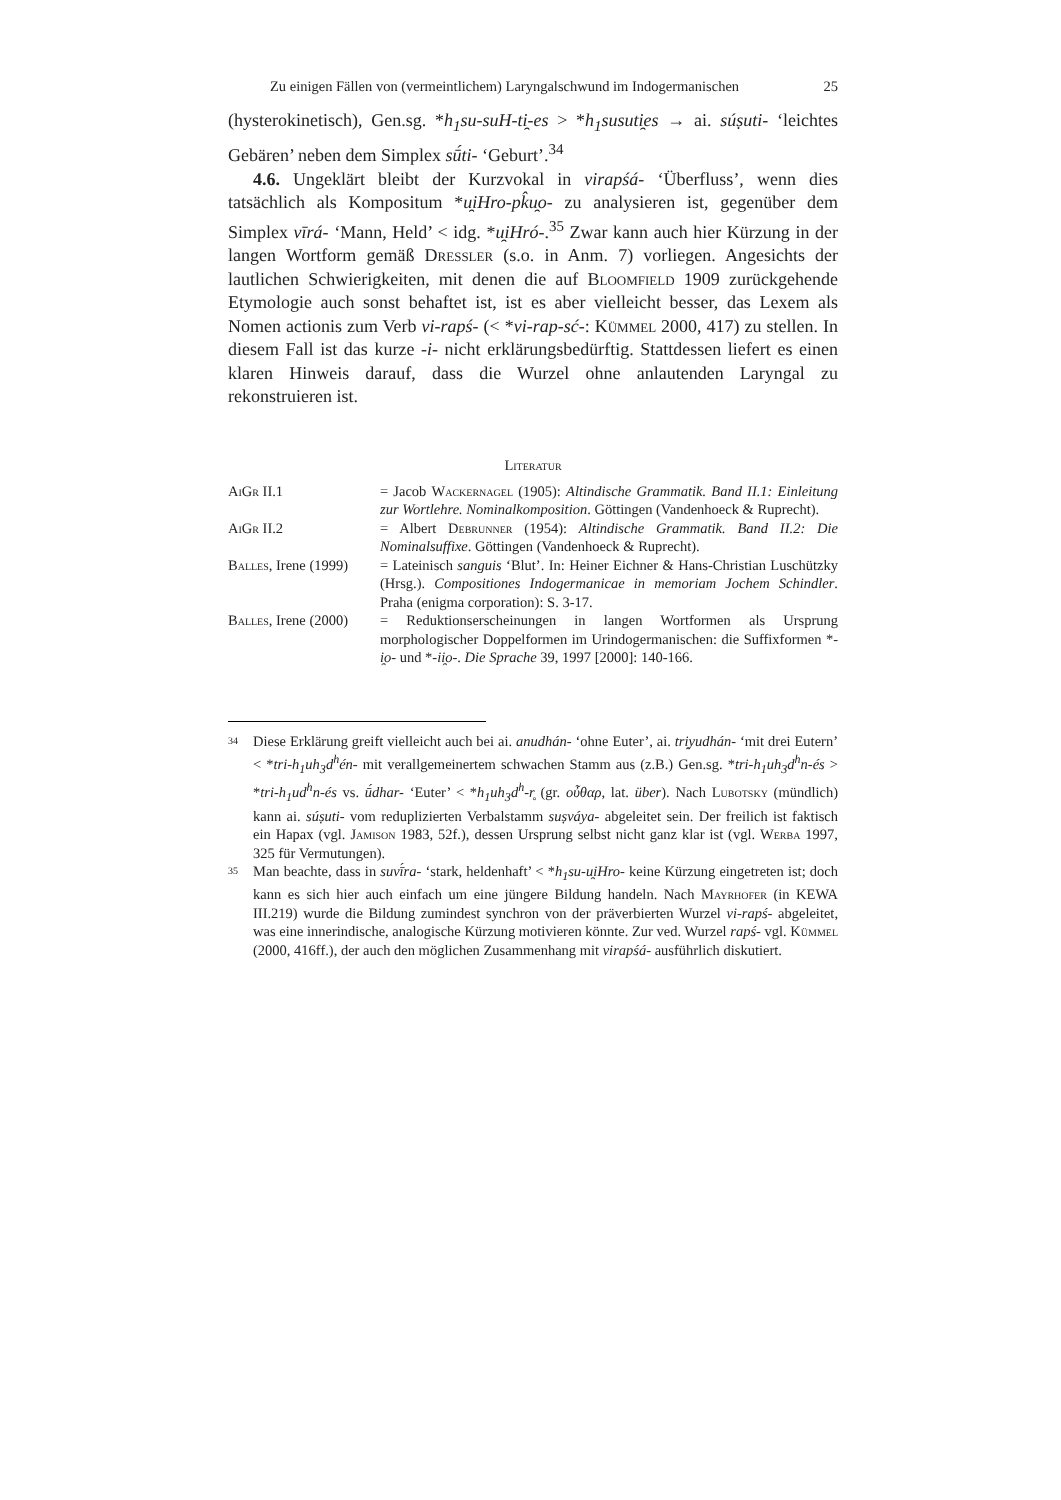Zu einigen Fällen von (vermeintlichem) Laryngalschwund im Indogermanischen 25
(hysterokinetisch), Gen.sg. *h<sub>1</sub>su-suH-ti̯-es > *h<sub>1</sub>susuti̯es → ai. súṣuti- ‘leichtes Gebären’ neben dem Simplex sū́ti- ‘Geburt’.<sup>34</sup>
4.6. Ungeklärt bleibt der Kurzvokal in virapśá- ‘Überfluss’, wenn dies tatsächlich als Kompositum *u̯iHro-pk̂u̯o- zu analysieren ist, gegenüber dem Simplex vīrá- ‘Mann, Held’ < idg. *u̯iHró-.<sup>35</sup> Zwar kann auch hier Kürzung in der langen Wortform gemäß Dressler (s.o. in Anm. 7) vorliegen. Angesichts der lautlichen Schwierigkeiten, mit denen die auf Bloomfield 1909 zurückgehende Etymologie auch sonst behaftet ist, ist es aber vielleicht besser, das Lexem als Nomen actionis zum Verb vi-rapś- (< *vi-rap-sć-: Kümmel 2000, 417) zu stellen. In diesem Fall ist das kurze -i- nicht erklärungsbedürftig. Stattdessen liefert es einen klaren Hinweis darauf, dass die Wurzel ohne anlautenden Laryngal zu rekonstruieren ist.
Literatur
AiGr II.1 = Jacob Wackernagel (1905): Altindische Grammatik. Band II.1: Einleitung zur Wortlehre. Nominalkomposition. Göttingen (Vandenhoeck & Ruprecht).
AiGr II.2 = Albert Debrunner (1954): Altindische Grammatik. Band II.2: Die Nominalsuffixe. Göttingen (Vandenhoeck & Ruprecht).
Balles, Irene (1999)
= Lateinisch sanguis ‘Blut’. In: Heiner Eichner & Hans-Christian Luschützky (Hrsg.). Compositiones Indogermanicae in memoriam Jochem Schindler. Praha (enigma corporation): S. 3-17.
Balles, Irene (2000)
= Reduktionserscheinungen in langen Wortformen als Ursprung morphologischer Doppelformen im Urindogermanischen: die Suffixformen *-i̯o- und *-ii̯o-. Die Sprache 39, 1997 [2000]: 140-166.
34
Diese Erklärung greift vielleicht auch bei ai. anudhán- ‘ohne Euter’, ai. tri̯yudhán- ‘mit drei Eutern’ < *tri-h<sub>1</sub>uh<sub>3</sub>d<sup>h</sup>én- mit verallgemeinertem schwachen Stamm aus (z.B.) Gen.sg. *tri-h<sub>1</sub>uh<sub>3</sub>d<sup>h</sup>n-és > *tri-h<sub>1</sub>ud<sup>h</sup>n-és vs. ū́dhar- ‘Euter’ < *h<sub>1</sub>uh<sub>3</sub>d<sup>h</sup>-r̥ (gr. οὖθαρ, lat. über). Nach Lubotsky (mündlich) kann ai. súṣuti- vom reduplizierten Verbalstamm suṣváya- abgeleitet sein. Der freilich ist faktisch ein Hapax (vgl. Jamison 1983, 52f.), dessen Ursprung selbst nicht ganz klar ist (vgl. Werba 1997, 325 für Vermutungen).
35
Man beachte, dass in suvī́ra- ‘stark, heldenhaft’ < *h<sub>1</sub>su-u̯iHro- keine Kürzung eingetreten ist; doch kann es sich hier auch einfach um eine jüngere Bildung handeln. Nach Mayrhofer (in KEWA III.219) wurde die Bildung zumindest synchron von der präverbierten Wurzel vi-rapś- abgeleitet, was eine innerindische, analogische Kürzung motivieren könnte. Zur ved. Wurzel rapś- vgl. Kümmel (2000, 416ff.), der auch den möglichen Zusammenhang mit virapśá- ausführlich diskutiert.